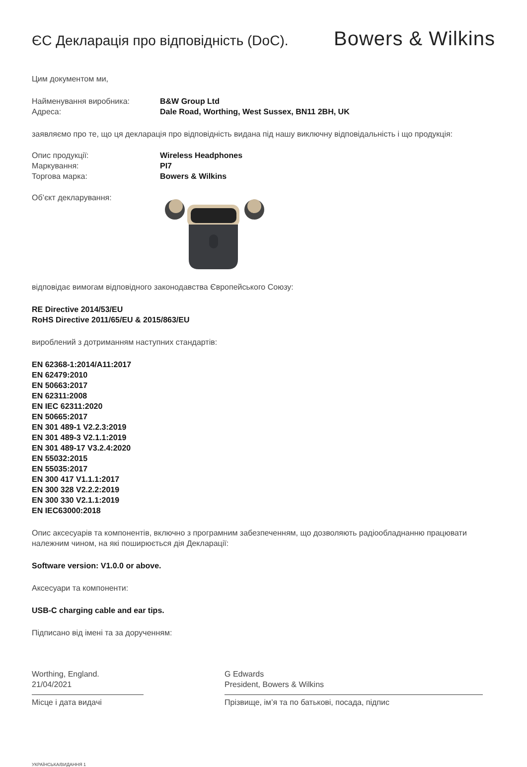ЄС Декларація про відповідність (DoC).
Bowers & Wilkins
Цим документом ми,
Найменування виробника: B&W Group Ltd
Адреса: Dale Road, Worthing, West Sussex, BN11 2BH, UK
заявляємо про те, що ця декларація про відповідність видана під нашу виключну відповідальність і що продукція:
Опис продукції: Wireless Headphones
Маркування: PI7
Торгова марка: Bowers & Wilkins
Об’єкт декларування:
відповідає вимогам відповідного законодавства Європейського Союзу:
RE Directive 2014/53/EU
RoHS Directive 2011/65/EU & 2015/863/EU
вироблений з дотриманням наступних стандартів:
EN 62368-1:2014/A11:2017
EN 62479:2010
EN 50663:2017
EN 62311:2008
EN IEC 62311:2020
EN 50665:2017
EN 301 489-1 V2.2.3:2019
EN 301 489-3 V2.1.1:2019
EN 301 489-17 V3.2.4:2020
EN 55032:2015
EN 55035:2017
EN 300 417 V1.1.1:2017
EN 300 328 V2.2.2:2019
EN 300 330 V2.1.1:2019
EN IEC63000:2018
Опис аксесуарів та компонентів, включно з програмним забезпеченням, що дозволяють радіообладнанню працювати належним чином, на які поширюється дія Декларації:
Software version: V1.0.0 or above.
Аксесуари та компоненти:
USB-C charging cable and ear tips.
Підписано від імені та за дорученням:
Worthing, England.
21/04/2021
Місце і дата видачі
G Edwards
President, Bowers & Wilkins
Прізвище, ім’я та по батькові, посада, підпис
УКРАЇНСЬКА/ВИДАННЯ 1